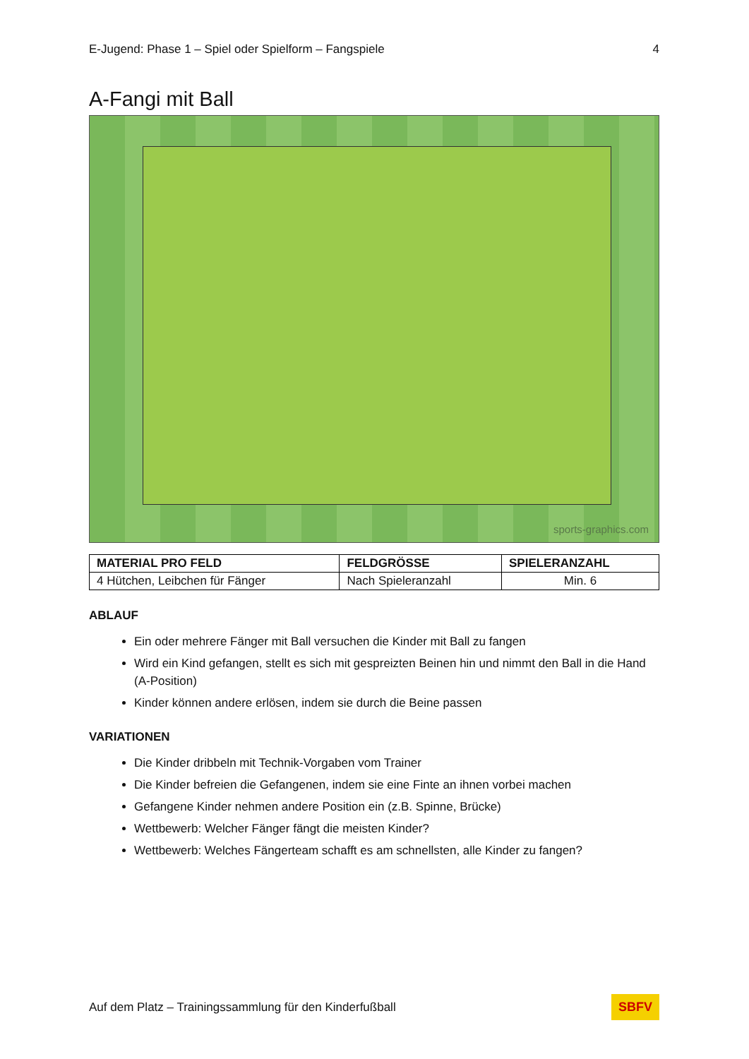E-Jugend: Phase 1 – Spiel oder Spielform – Fangspiele 4
A-Fangi mit Ball
sports-graphics.com
| MATERIAL PRO FELD | FELDGRÖSSE | SPIELERANZAHL |
| --- | --- | --- |
| 4 Hütchen, Leibchen für Fänger | Nach Spieleranzahl | Min. 6 |
ABLAUF
Ein oder mehrere Fänger mit Ball versuchen die Kinder mit Ball zu fangen
Wird ein Kind gefangen, stellt es sich mit gespreizten Beinen hin und nimmt den Ball in die Hand (A-Position)
Kinder können andere erlösen, indem sie durch die Beine passen
VARIATIONEN
Die Kinder dribbeln mit Technik-Vorgaben vom Trainer
Die Kinder befreien die Gefangenen, indem sie eine Finte an ihnen vorbei machen
Gefangene Kinder nehmen andere Position ein (z.B. Spinne, Brücke)
Wettbewerb: Welcher Fänger fängt die meisten Kinder?
Wettbewerb: Welches Fängerteam schafft es am schnellsten, alle Kinder zu fangen?
Auf dem Platz – Trainingssammlung für den Kinderfußball SBFV